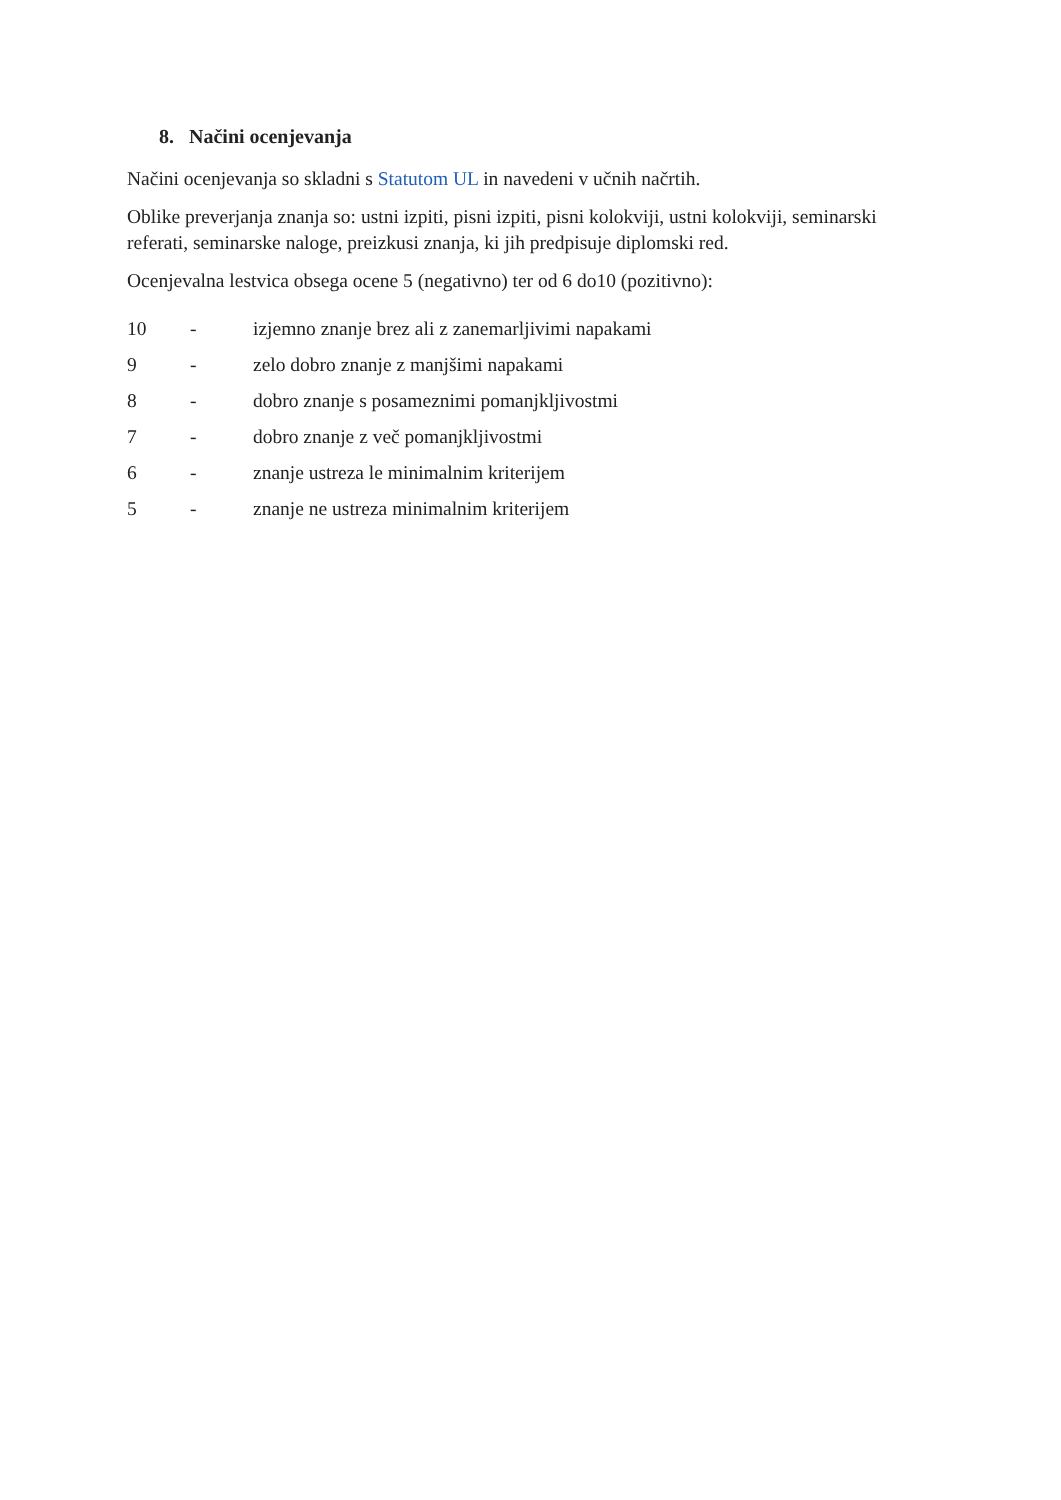8. Načini ocenjevanja
Načini ocenjevanja so skladni s Statutom UL in navedeni v učnih načrtih.
Oblike preverjanja znanja so: ustni izpiti, pisni izpiti, pisni kolokviji, ustni kolokviji, seminarski referati, seminarske naloge, preizkusi znanja, ki jih predpisuje diplomski red.
Ocenjevalna lestvica obsega ocene 5 (negativno) ter od 6 do10 (pozitivno):
| 10 | - | izjemno znanje brez ali z zanemarljivimi napakami |
| 9 | - | zelo dobro znanje z manjšimi napakami |
| 8 | - | dobro znanje s posameznimi pomanjkljivostmi |
| 7 | - | dobro znanje z več pomanjkljivostmi |
| 6 | - | znanje ustreza le minimalnim kriterijem |
| 5 | - | znanje ne ustreza minimalnim kriterijem |